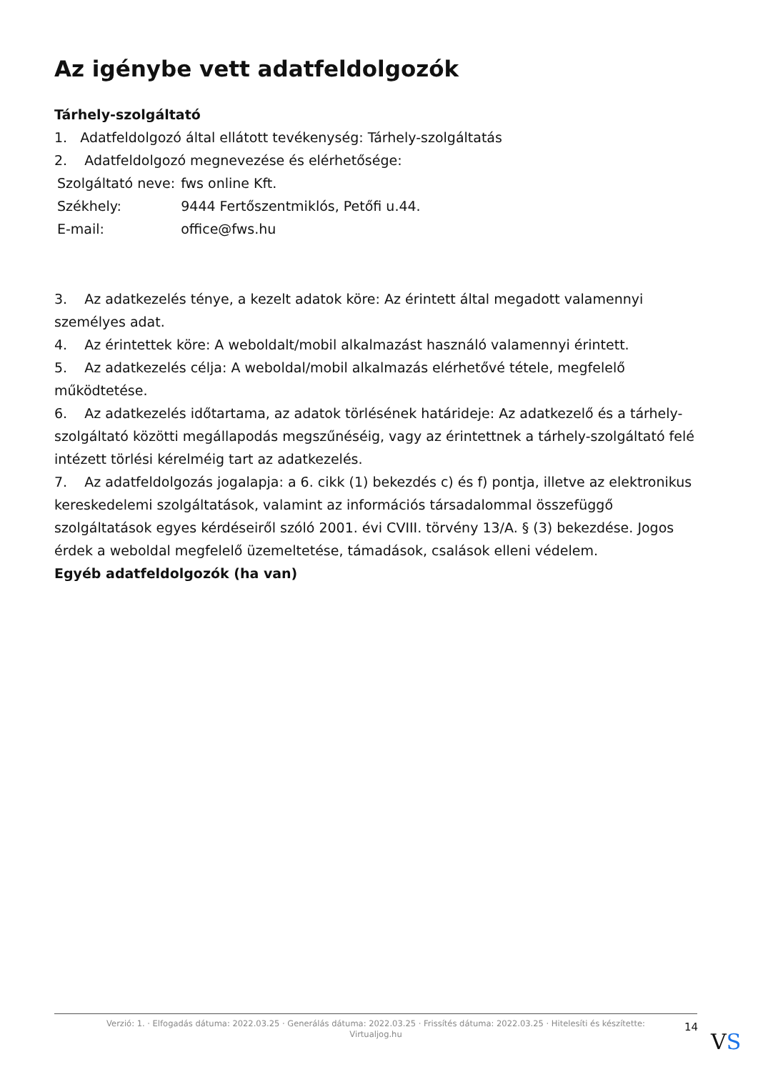Az igénybe vett adatfeldolgozók
Tárhely-szolgáltató
1. Adatfeldolgozó által ellátott tevékenység: Tárhely-szolgáltatás
2. Adatfeldolgozó megnevezése és elérhetősége:
| Szolgáltató neve: | fws online Kft. |
| Székhely: | 9444 Fertőszentmiklós, Petőfi u.44. |
| E-mail: | office@fws.hu |
3. Az adatkezelés ténye, a kezelt adatok köre: Az érintett által megadott valamennyi személyes adat.
4. Az érintettek köre: A weboldalt/mobil alkalmazást használó valamennyi érintett.
5. Az adatkezelés célja: A weboldal/mobil alkalmazás elérhetővé tétele, megfelelő működtetése.
6. Az adatkezelés időtartama, az adatok törlésének határideje: Az adatkezelő és a tárhely-szolgáltató közötti megállapodás megszűnéséig, vagy az érintettnek a tárhely-szolgáltató felé intézett törlési kérelméig tart az adatkezelés.
7. Az adatfeldolgozás jogalapja: a 6. cikk (1) bekezdés c) és f) pontja, illetve az elektronikus kereskedelemi szolgáltatások, valamint az információs társadalommal összefüggő szolgáltatások egyes kérdéseiről szóló 2001. évi CVIII. törvény 13/A. § (3) bekezdése. Jogos érdek a weboldal megfelelő üzemeltetése, támadások, csalások elleni védelem.
Egyéb adatfeldolgozók (ha van)
Verzió: 1. · Elfogadás dátuma: 2022.03.25 · Generálás dátuma: 2022.03.25 · Frissítés dátuma: 2022.03.25 · Hitelesíti és készítette:
Virtualjog.hu
14
VS